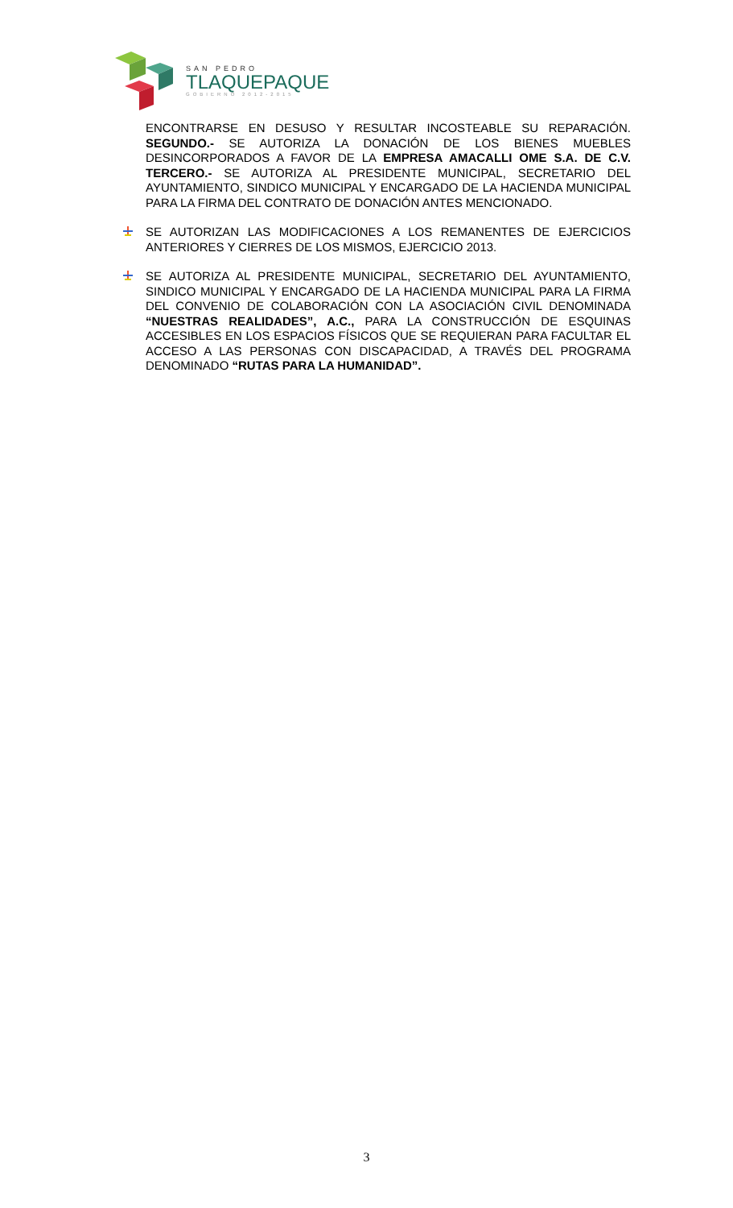SAN PEDRO
TLAQUEPAQUE
GOBIERNO 2012-2015
ENCONTRARSE EN DESUSO Y RESULTAR INCOSTEABLE SU REPARACIÓN. SEGUNDO.- SE AUTORIZA LA DONACIÓN DE LOS BIENES MUEBLES DESINCORPORADOS A FAVOR DE LA EMPRESA AMACALLI OME S.A. DE C.V. TERCERO.- SE AUTORIZA AL PRESIDENTE MUNICIPAL, SECRETARIO DEL AYUNTAMIENTO, SINDICO MUNICIPAL Y ENCARGADO DE LA HACIENDA MUNICIPAL PARA LA FIRMA DEL CONTRATO DE DONACIÓN ANTES MENCIONADO.
SE AUTORIZAN LAS MODIFICACIONES A LOS REMANENTES DE EJERCICIOS ANTERIORES Y CIERRES DE LOS MISMOS, EJERCICIO 2013.
SE AUTORIZA AL PRESIDENTE MUNICIPAL, SECRETARIO DEL AYUNTAMIENTO, SINDICO MUNICIPAL Y ENCARGADO DE LA HACIENDA MUNICIPAL PARA LA FIRMA DEL CONVENIO DE COLABORACIÓN CON LA ASOCIACIÓN CIVIL DENOMINADA “NUESTRAS REALIDADES”, A.C., PARA LA CONSTRUCCIÓN DE ESQUINAS ACCESIBLES EN LOS ESPACIOS FÍSICOS QUE SE REQUIERAN PARA FACULTAR EL ACCESO A LAS PERSONAS CON DISCAPACIDAD, A TRAVÉS DEL PROGRAMA DENOMINADO “RUTAS PARA LA HUMANIDAD”.
3